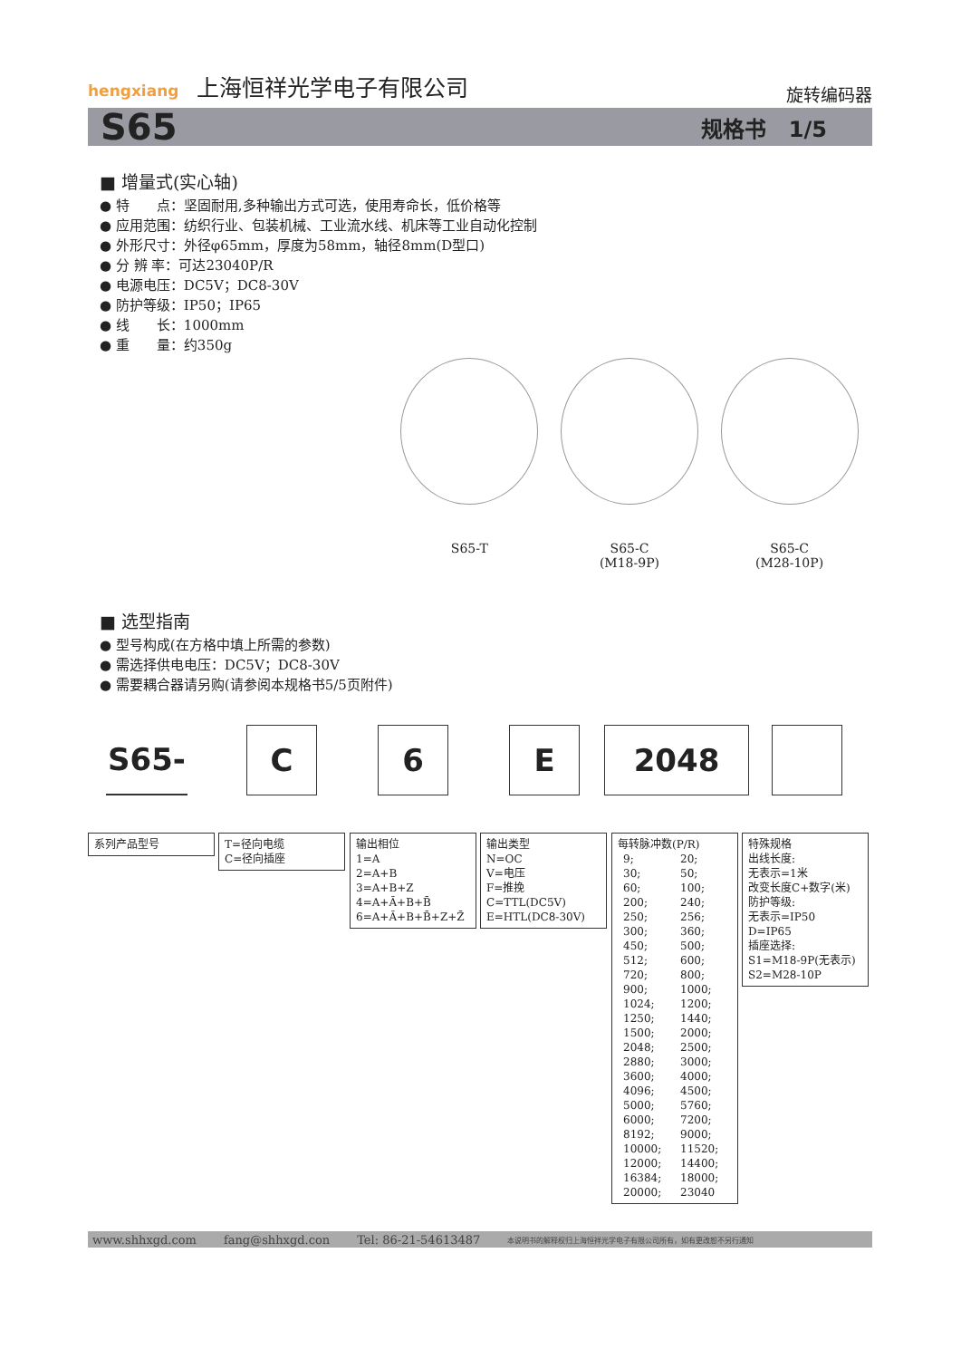hengxiang 上海恒祥光学电子有限公司
旋转编码器
S65 规格书 1/5
■ 增量式(实心轴)
● 特　　点：坚固耐用,多种输出方式可选，使用寿命长，低价格等
● 应用范围：纺织行业、包装机械、工业流水线、机床等工业自动化控制
● 外形尺寸：外径φ65mm，厚度为58mm，轴径8mm(D型口)
● 分 辨 率：可达23040P/R
● 电源电压：DC5V；DC8-30V
● 防护等级：IP50；IP65
● 线　　长：1000mm
● 重　　量：约350g
S65-T S65-C
(M18-9P)
S65-C
(M28-10P)
■ 选型指南
● 型号构成(在方格中填上所需的参数)
● 需选择供电电压：DC5V；DC8-30V
● 需要耦合器请另购(请参阅本规格书5/5页附件)
S65- C 6 E 2048
系列产品型号
T=径向电缆
C=径向插座
输出相位
1=A
2=A+B
3=A+B+Z
4=A+Ā+B+B̄
6=A+Ā+B+B̄+Z+Z̄
输出类型
N=OC
V=电压
F=推挽
C=TTL(DC5V)
E=HTL(DC8-30V)
每转脉冲数(P/R)
| 9; | 20; |
| 30; | 50; |
| 60; | 100; |
| 200; | 240; |
| 250; | 256; |
| 300; | 360; |
| 450; | 500; |
| 512; | 600; |
| 720; | 800; |
| 900; | 1000; |
| 1024; | 1200; |
| 1250; | 1440; |
| 1500; | 2000; |
| 2048; | 2500; |
| 2880; | 3000; |
| 3600; | 4000; |
| 4096; | 4500; |
| 5000; | 5760; |
| 6000; | 7200; |
| 8192; | 9000; |
| 10000; | 11520; |
| 12000; | 14400; |
| 16384; | 18000; |
| 20000; | 23040 |
特殊规格
出线长度:
无表示=1米
改变长度C+数字(米)
防护等级:
无表示=IP50
D=IP65
插座选择:
S1=M18-9P(无表示)
S2=M28-10P
www.shhxgd.com fang@shhxgd.con Tel: 86-21-54613487 本说明书的解释权归上海恒祥光学电子有限公司所有，如有更改恕不另行通知